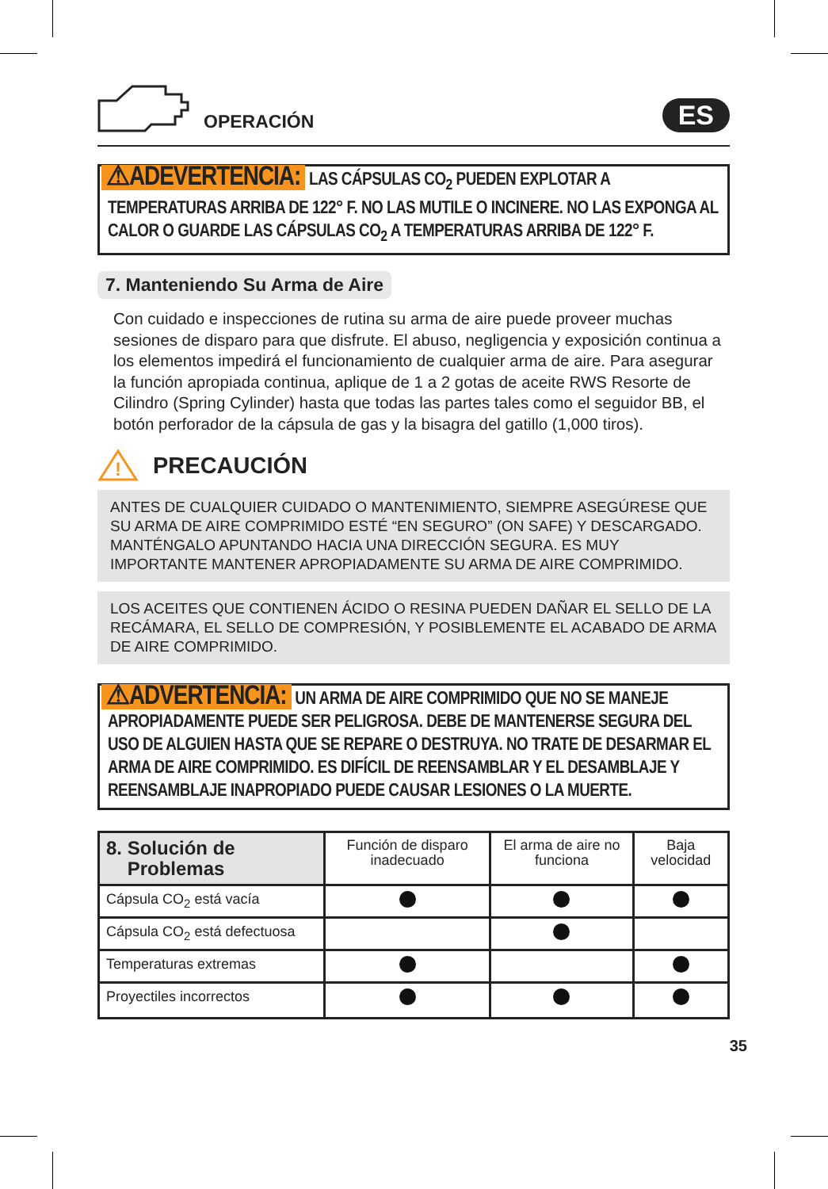OPERACIÓN
ES
⚠ADEVERTENCIA: LAS CÁPSULAS CO<sub>2</sub> PUEDEN EXPLOTAR A TEMPERATURAS ARRIBA DE 122° F. NO LAS MUTILE O INCINERE. NO LAS EXPONGA AL CALOR O GUARDE LAS CÁPSULAS CO<sub>2</sub> A TEMPERATURAS ARRIBA DE 122° F.
7. Manteniendo Su Arma de Aire
Con cuidado e inspecciones de rutina su arma de aire puede proveer muchas sesiones de disparo para que disfrute. El abuso, negligencia y exposición continua a los elementos impedirá el funcionamiento de cualquier arma de aire. Para asegurar la función apropiada continua, aplique de 1 a 2 gotas de aceite RWS Resorte de Cilindro (Spring Cylinder) hasta que todas las partes tales como el seguidor BB, el botón perforador de la cápsula de gas y la bisagra del gatillo (1,000 tiros).
!
PRECAUCIÓN
ANTES DE CUALQUIER CUIDADO O MANTENIMIENTO, SIEMPRE ASEGÚRESE QUE SU ARMA DE AIRE COMPRIMIDO ESTÉ “EN SEGURO” (ON SAFE) Y DESCARGADO. MANTÉNGALO APUNTANDO HACIA UNA DIRECCIÓN SEGURA. ES MUY IMPORTANTE MANTENER APROPIADAMENTE SU ARMA DE AIRE COMPRIMIDO.
LOS ACEITES QUE CONTIENEN ÁCIDO O RESINA PUEDEN DAÑAR EL SELLO DE LA RECÁMARA, EL SELLO DE COMPRESIÓN, Y POSIBLEMENTE EL ACABADO DE ARMA DE AIRE COMPRIMIDO.
⚠ADVERTENCIA: UN ARMA DE AIRE COMPRIMIDO QUE NO SE MANEJE APROPIADAMENTE PUEDE SER PELIGROSA. DEBE DE MANTENERSE SEGURA DEL USO DE ALGUIEN HASTA QUE SE REPARE O DESTRUYA. NO TRATE DE DESARMAR EL ARMA DE AIRE COMPRIMIDO. ES DIFÍCIL DE REENSAMBLAR Y EL DESAMBLAJE Y REENSAMBLAJE INAPROPIADO PUEDE CAUSAR LESIONES O LA MUERTE.
| 8. Solución de Problemas | Función de disparo inadecuado | El arma de aire no funciona | Baja velocidad |
| --- | --- | --- | --- |
| Cápsula CO<sub>2</sub> está vacía | | | |
| Cápsula CO<sub>2</sub> está defectuosa | | | |
| Temperaturas extremas | | | |
| Proyectiles incorrectos | | | |
35